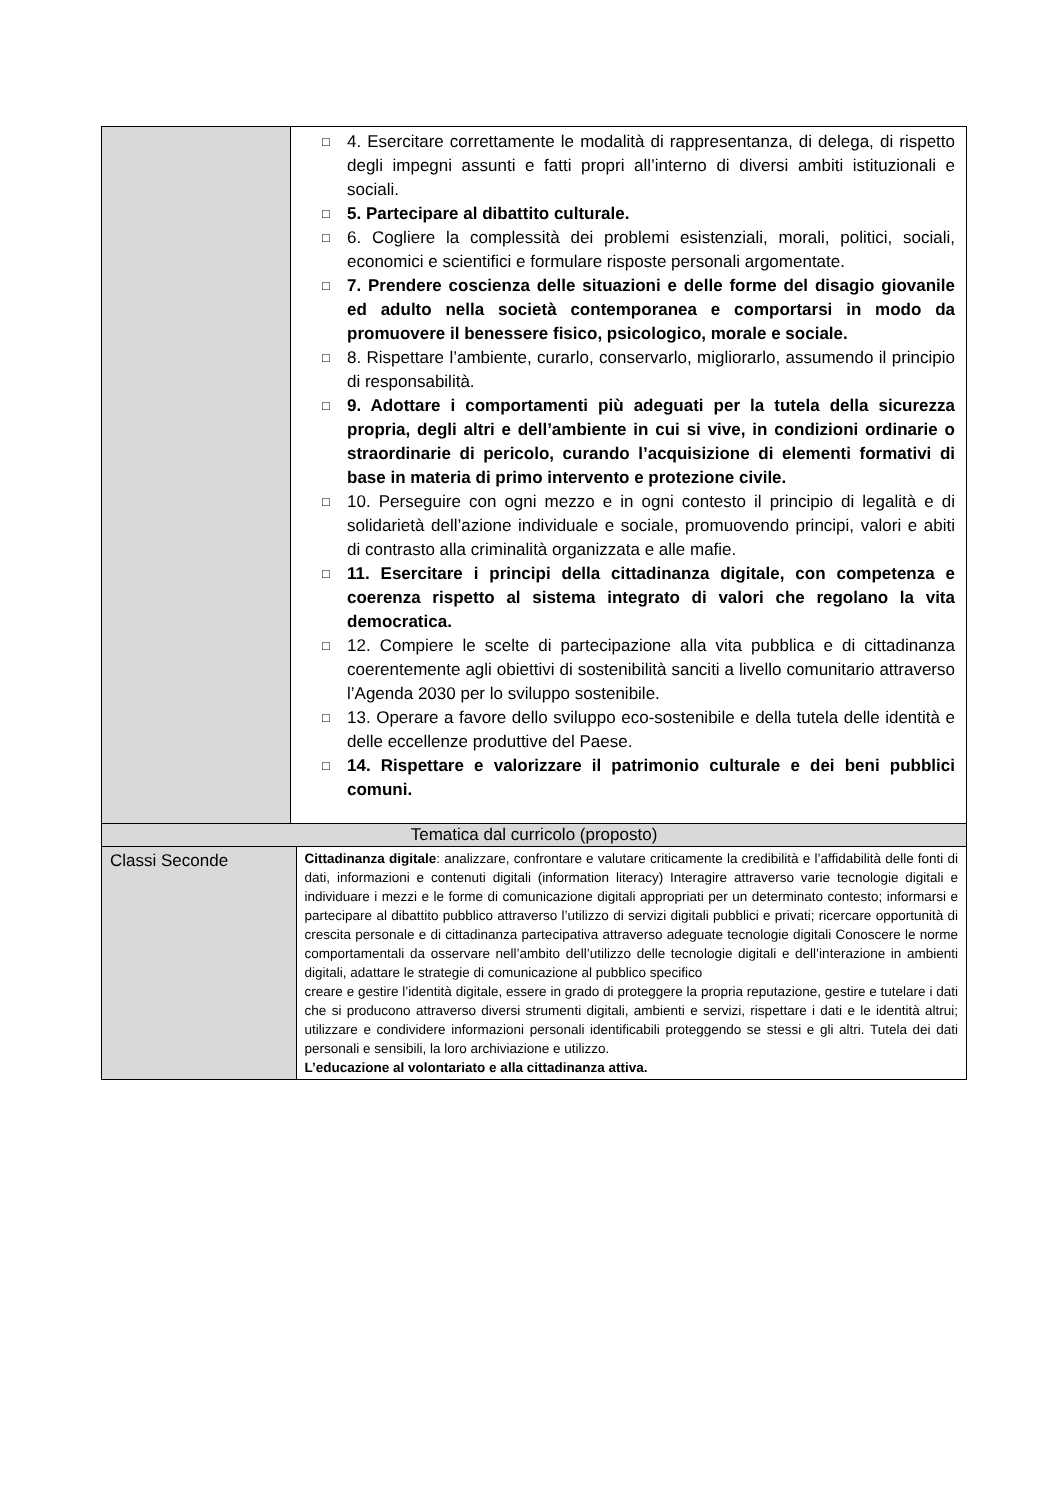| | □ 4. Esercitare correttamente le modalità di rappresentanza, di delega, di rispetto degli impegni assunti e fatti propri all’interno di diversi ambiti istituzionali e sociali. □ 5. Partecipare al dibattito culturale. □ 6. Cogliere la complessità dei problemi esistenziali, morali, politici, sociali, economici e scientifici e formulare risposte personali argomentate. □ 7. Prendere coscienza delle situazioni e delle forme del disagio giovanile ed adulto nella società contemporanea e comportarsi in modo da promuovere il benessere fisico, psicologico, morale e sociale. □ 8. Rispettare l’ambiente, curarlo, conservarlo, migliorarlo, assumendo il principio di responsabilità. □ 9. Adottare i comportamenti più adeguati per la tutela della sicurezza propria, degli altri e dell’ambiente in cui si vive, in condizioni ordinarie o straordinarie di pericolo, curando l’acquisizione di elementi formativi di base in materia di primo intervento e protezione civile. □ 10. Perseguire con ogni mezzo e in ogni contesto il principio di legalità e di solidarietà dell’azione individuale e sociale, promuovendo principi, valori e abiti di contrasto alla criminalità organizzata e alle mafie. □ 11. Esercitare i principi della cittadinanza digitale, con competenza e coerenza rispetto al sistema integrato di valori che regolano la vita democratica. □ 12. Compiere le scelte di partecipazione alla vita pubblica e di cittadinanza coerentemente agli obiettivi di sostenibilità sanciti a livello comunitario attraverso l’Agenda 2030 per lo sviluppo sostenibile. □ 13. Operare a favore dello sviluppo eco-sostenibile e della tutela delle identità e delle eccellenze produttive del Paese. □ 14. Rispettare e valorizzare il patrimonio culturale e dei beni pubblici comuni. | |
| Tematica dal curricolo (proposto) | | |
| Classi Seconde | | Cittadinanza digitale : analizzare, confrontare e valutare criticamente la credibilità e l’affidabilità delle fonti di dati, informazioni e contenuti digitali (information literacy) Interagire attraverso varie tecnologie digitali e individuare i mezzi e le forme di comunicazione digitali appropriati per un determinato contesto; informarsi e partecipare al dibattito pubblico attraverso l’utilizzo di servizi digitali pubblici e privati; ricercare opportunità di crescita personale e di cittadinanza partecipativa attraverso adeguate tecnologie digitali Conoscere le norme comportamentali da osservare nell’ambito dell’utilizzo delle tecnologie digitali e dell’interazione in ambienti digitali, adattare le strategie di comunicazione al pubblico specifico creare e gestire l’identità digitale, essere in grado di proteggere la propria reputazione, gestire e tutelare i dati che si producono attraverso diversi strumenti digitali, ambienti e servizi, rispettare i dati e le identità altrui; utilizzare e condividere informazioni personali identificabili proteggendo se stessi e gli altri. Tutela dei dati personali e sensibili, la loro archiviazione e utilizzo. L’educazione al volontariato e alla cittadinanza attiva. |